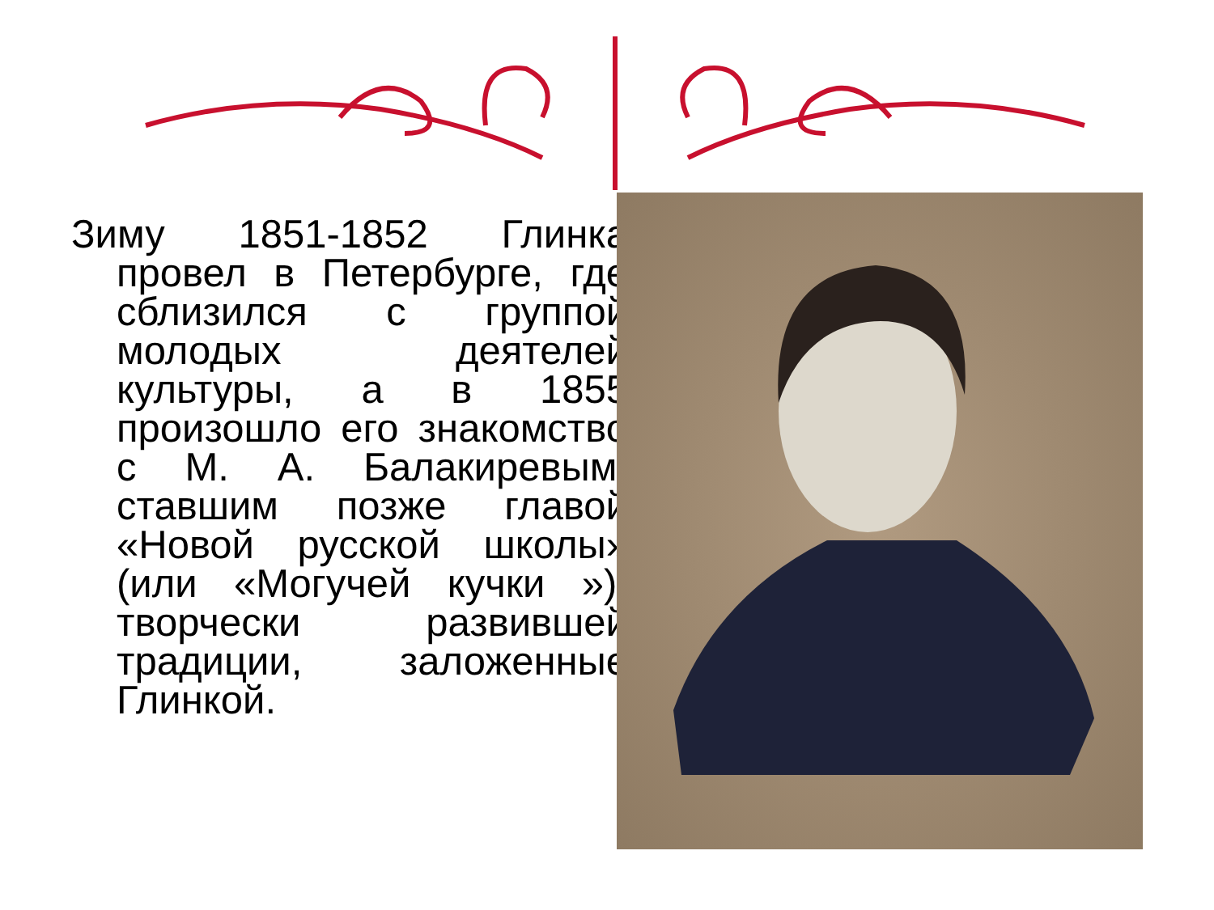Зиму 1851-1852 Глинка провел в Петербурге, где сблизился с группой молодых деятелей культуры, а в 1855 произошло его знакомство с М. А. Балакиревым, ставшим позже главой «Новой русской школы» (или «Могучей кучки »), творчески развившей традиции, заложенные Глинкой.